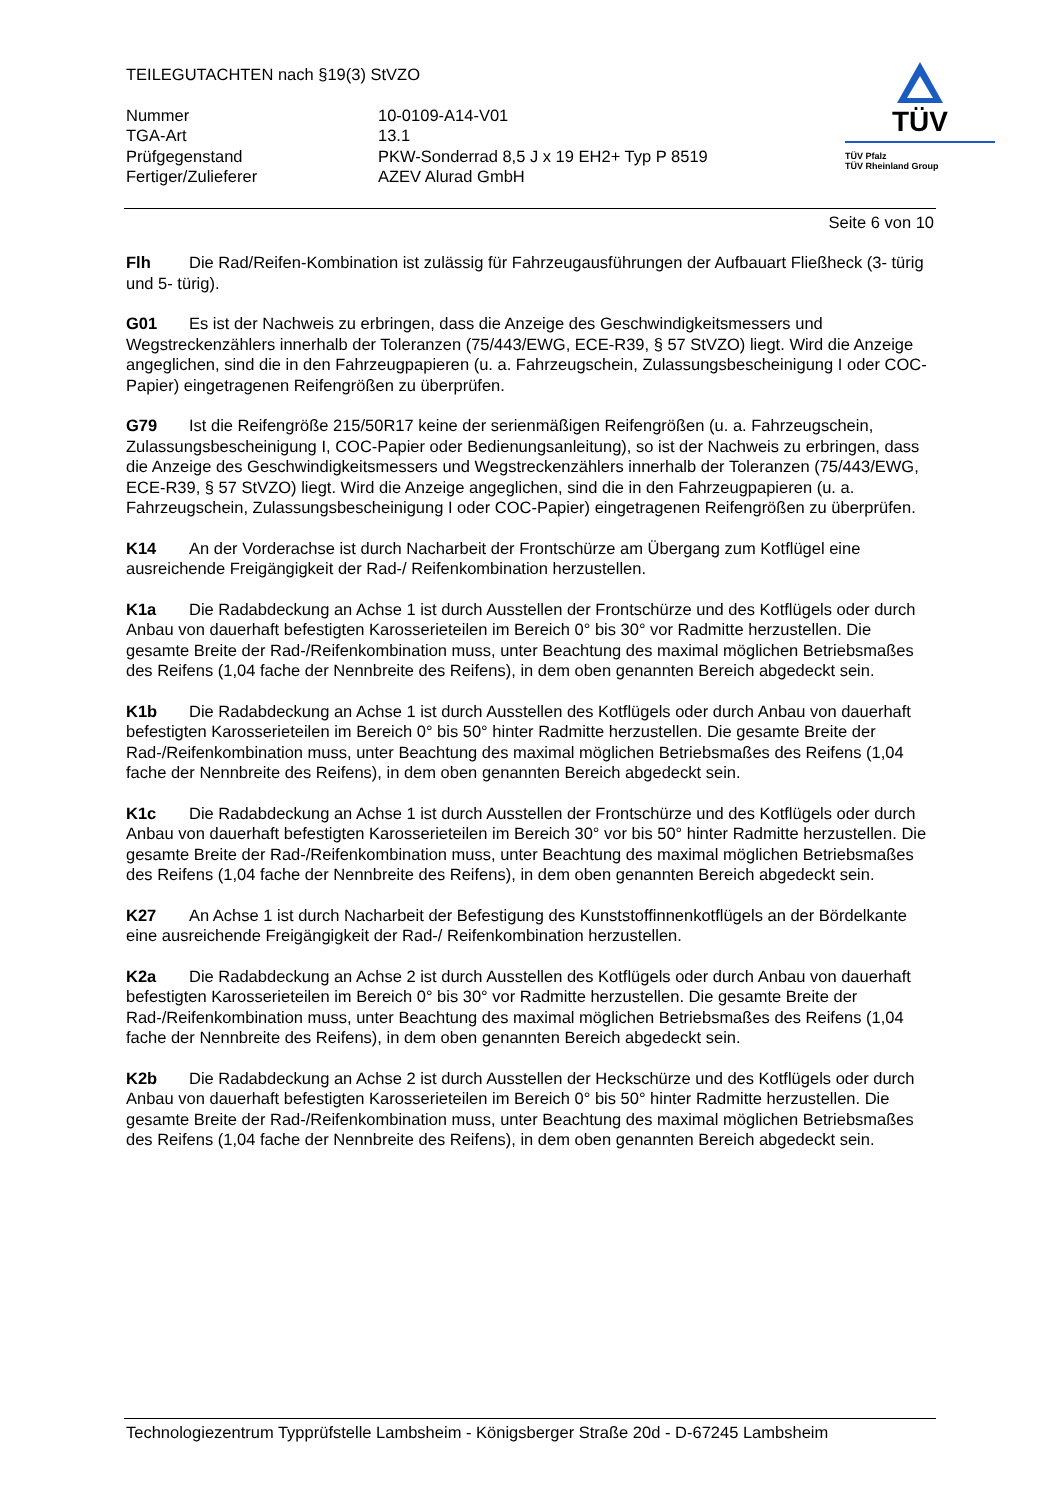TEILEGUTACHTEN nach §19(3) StVZO
| Nummer | 10-0109-A14-V01 |
| TGA-Art | 13.1 |
| Prüfgegenstand | PKW-Sonderrad 8,5 J x 19 EH2+ Typ P 8519 |
| Fertiger/Zulieferer | AZEV Alurad GmbH |
TÜV
TÜV Pfalz
TÜV Rheinland Group
Seite 6 von 10
Flh Die Rad/Reifen-Kombination ist zulässig für Fahrzeugausführungen der Aufbauart Fließheck (3- türig und 5- türig).
G01 Es ist der Nachweis zu erbringen, dass die Anzeige des Geschwindigkeitsmessers und Wegstreckenzählers innerhalb der Toleranzen (75/443/EWG, ECE-R39, § 57 StVZO) liegt. Wird die Anzeige angeglichen, sind die in den Fahrzeugpapieren (u. a. Fahrzeugschein, Zulassungsbescheinigung I oder COC-Papier) eingetragenen Reifengrößen zu überprüfen.
G79 Ist die Reifengröße 215/50R17 keine der serienmäßigen Reifengrößen (u. a. Fahrzeugschein, Zulassungsbescheinigung I, COC-Papier oder Bedienungsanleitung), so ist der Nachweis zu erbringen, dass die Anzeige des Geschwindigkeitsmessers und Wegstreckenzählers innerhalb der Toleranzen (75/443/EWG, ECE-R39, § 57 StVZO) liegt. Wird die Anzeige angeglichen, sind die in den Fahrzeugpapieren (u. a. Fahrzeugschein, Zulassungsbescheinigung I oder COC-Papier) eingetragenen Reifengrößen zu überprüfen.
K14 An der Vorderachse ist durch Nacharbeit der Frontschürze am Übergang zum Kotflügel eine ausreichende Freigängigkeit der Rad-/ Reifenkombination herzustellen.
K1a Die Radabdeckung an Achse 1 ist durch Ausstellen der Frontschürze und des Kotflügels oder durch Anbau von dauerhaft befestigten Karosserieteilen im Bereich 0° bis 30° vor Radmitte herzustellen. Die gesamte Breite der Rad-/Reifenkombination muss, unter Beachtung des maximal möglichen Betriebsmaßes des Reifens (1,04 fache der Nennbreite des Reifens), in dem oben genannten Bereich abgedeckt sein.
K1b Die Radabdeckung an Achse 1 ist durch Ausstellen des Kotflügels oder durch Anbau von dauerhaft befestigten Karosserieteilen im Bereich 0° bis 50° hinter Radmitte herzustellen. Die gesamte Breite der Rad-/Reifenkombination muss, unter Beachtung des maximal möglichen Betriebsmaßes des Reifens (1,04 fache der Nennbreite des Reifens), in dem oben genannten Bereich abgedeckt sein.
K1c Die Radabdeckung an Achse 1 ist durch Ausstellen der Frontschürze und des Kotflügels oder durch Anbau von dauerhaft befestigten Karosserieteilen im Bereich 30° vor bis 50° hinter Radmitte herzustellen. Die gesamte Breite der Rad-/Reifenkombination muss, unter Beachtung des maximal möglichen Betriebsmaßes des Reifens (1,04 fache der Nennbreite des Reifens), in dem oben genannten Bereich abgedeckt sein.
K27 An Achse 1 ist durch Nacharbeit der Befestigung des Kunststoffinnenkotflügels an der Bördelkante eine ausreichende Freigängigkeit der Rad-/ Reifenkombination herzustellen.
K2a Die Radabdeckung an Achse 2 ist durch Ausstellen des Kotflügels oder durch Anbau von dauerhaft befestigten Karosserieteilen im Bereich 0° bis 30° vor Radmitte herzustellen. Die gesamte Breite der Rad-/Reifenkombination muss, unter Beachtung des maximal möglichen Betriebsmaßes des Reifens (1,04 fache der Nennbreite des Reifens), in dem oben genannten Bereich abgedeckt sein.
K2b Die Radabdeckung an Achse 2 ist durch Ausstellen der Heckschürze und des Kotflügels oder durch Anbau von dauerhaft befestigten Karosserieteilen im Bereich 0° bis 50° hinter Radmitte herzustellen. Die gesamte Breite der Rad-/Reifenkombination muss, unter Beachtung des maximal möglichen Betriebsmaßes des Reifens (1,04 fache der Nennbreite des Reifens), in dem oben genannten Bereich abgedeckt sein.
Technologiezentrum Typprüfstelle Lambsheim - Königsberger Straße 20d - D-67245 Lambsheim